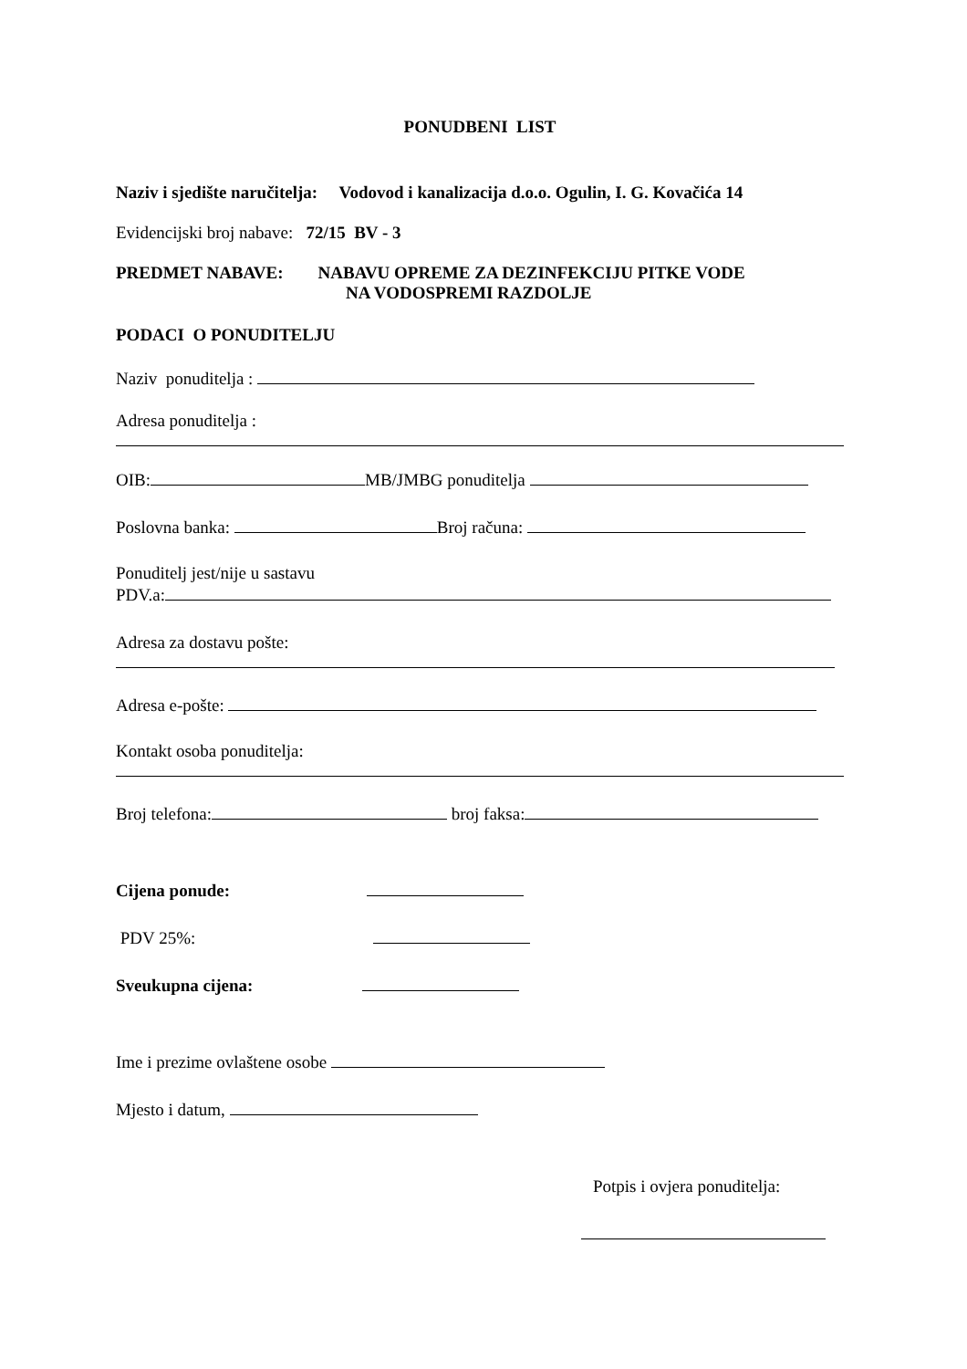PONUDBENI LIST
Naziv i sjedište naručitelja: Vodovod i kanalizacija d.o.o. Ogulin, I. G. Kovačića 14
Evidencijski broj nabave: 72/15 BV - 3
PREDMET NABAVE: NABAVU OPREME ZA DEZINFEKCIJU PITKE VODE
NA VODOSPREMI RAZDOLJE
PODACI O PONUDITELJU
Naziv ponuditelja :
Adresa ponuditelja :
OIB: MB/JMBG ponuditelja
Poslovna banka: Broj računa:
Ponuditelj jest/nije u sastavu
PDV.a:
Adresa za dostavu pošte:
Adresa e-pošte:
Kontakt osoba ponuditelja:
Broj telefona: broj faksa:
Cijena ponude:
PDV 25%:
Sveukupna cijena:
Ime i prezime ovlaštene osobe
Mjesto i datum,
Potpis i ovjera ponuditelja: